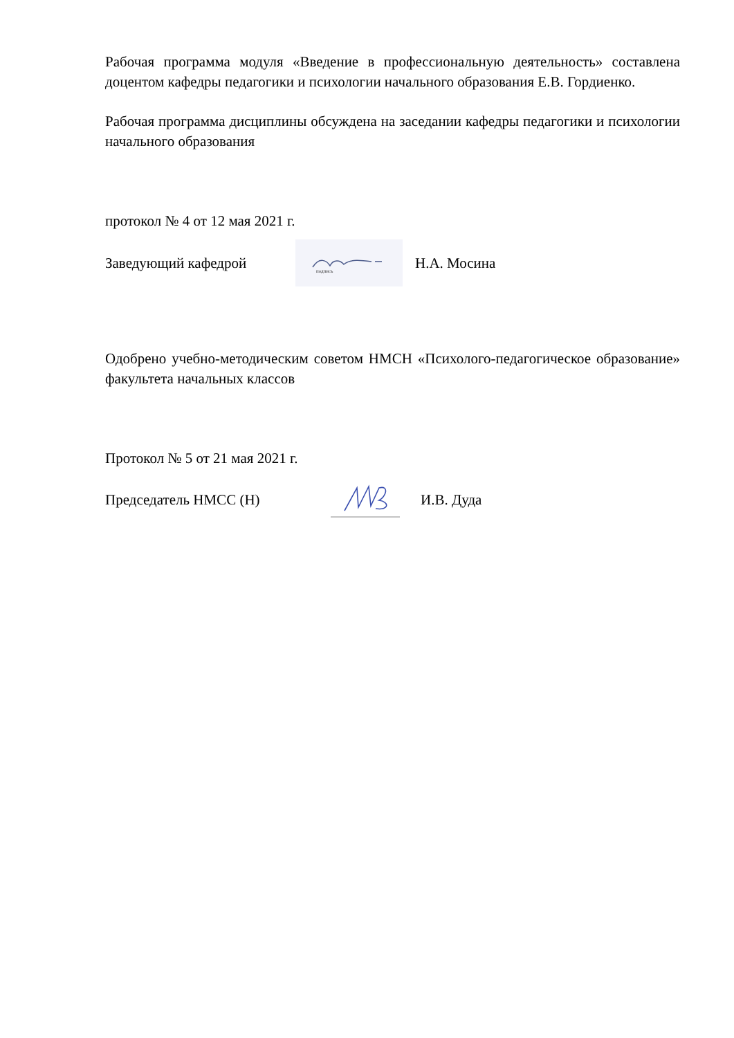Рабочая программа модуля «Введение в профессиональную деятельность» составлена доцентом кафедры педагогики и психологии начального образования Е.В. Гордиенко.
Рабочая программа дисциплины обсуждена на заседании кафедры педагогики и психологии начального образования
протокол № 4 от 12 мая 2021 г.
Заведующий кафедрой
подпись
Н.А. Мосина
Одобрено учебно-методическим советом НМСН «Психолого-педагогическое образование» факультета начальных классов
Протокол № 5 от 21 мая 2021 г.
Председатель НМСС (Н) И.В. Дуда